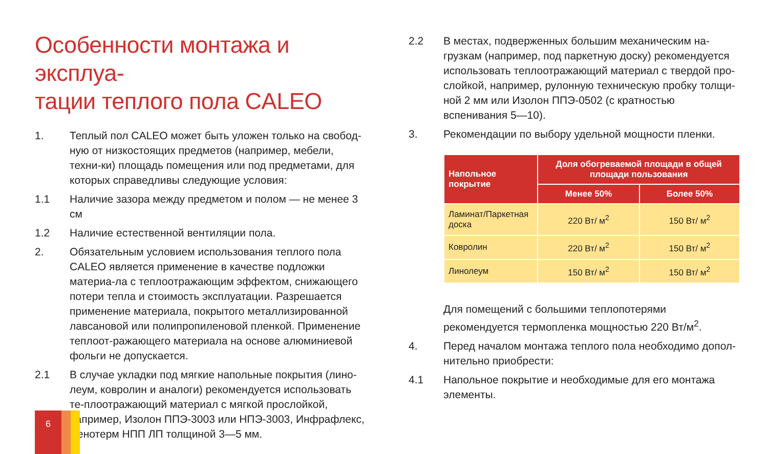Особенности монтажа и эксплуа-
тации теплого пола CALEO
1. Теплый пол CALEO может быть уложен только на свобод-ную от низкостоящих предметов (например, мебели, техни-ки) площадь помещения или под предметами, для которых справедливы следующие условия:
1.1 Наличие зазора между предметом и полом — не менее 3 см
1.2 Наличие естественной вентиляции пола.
2. Обязательным условием использования теплого пола CALEO является применение в качестве подложки материа-ла с теплоотражающим эффектом, снижающего потери тепла и стоимость эксплуатации. Разрешается применение материала, покрытого металлизированной лавсановой или полипропиленовой пленкой. Применение теплоот-ражающего материала на основе алюминиевой фольги не допускается.
2.1 В случае укладки под мягкие напольные покрытия (лино-леум, ковролин и аналоги) рекомендуется использовать те-плоотражающий материал с мягкой прослойкой, например, Изолон ППЭ-3003 или НПЭ-3003, Инфрафлекс, Пенотерм НПП ЛП толщиной 3—5 мм.
2.2 В местах, подверженных большим механическим на-грузкам (например, под паркетную доску) рекомендуется использовать теплоотражающий материал с твердой про-слойкой, например, рулонную техническую пробку толщи-ной 2 мм или Изолон ППЭ-0502 (с кратностью вспенивания 5—10).
3. Рекомендации по выбору удельной мощности пленки.
| Напольное покрытие | Доля обогреваемой площади в общей площади пользования | |
| --- | --- | --- |
| | Менее 50% | Более 50% |
| Ламинат/Паркетная доска | 220 Вт/ м<sup>2</sup> | 150 Вт/ м<sup>2</sup> |
| Ковролин | 220 Вт/ м<sup>2</sup> | 150 Вт/ м<sup>2</sup> |
| Линолеум | 150 Вт/ м<sup>2</sup> | 150 Вт/ м<sup>2</sup> |
Для помещений с большими теплопотерями рекомендуется термопленка мощностью 220 Вт/м<sup>2</sup>.
4. Перед началом монтажа теплого пола необходимо допол-нительно приобрести:
4.1 Напольное покрытие и необходимые для его монтажа элементы.
6